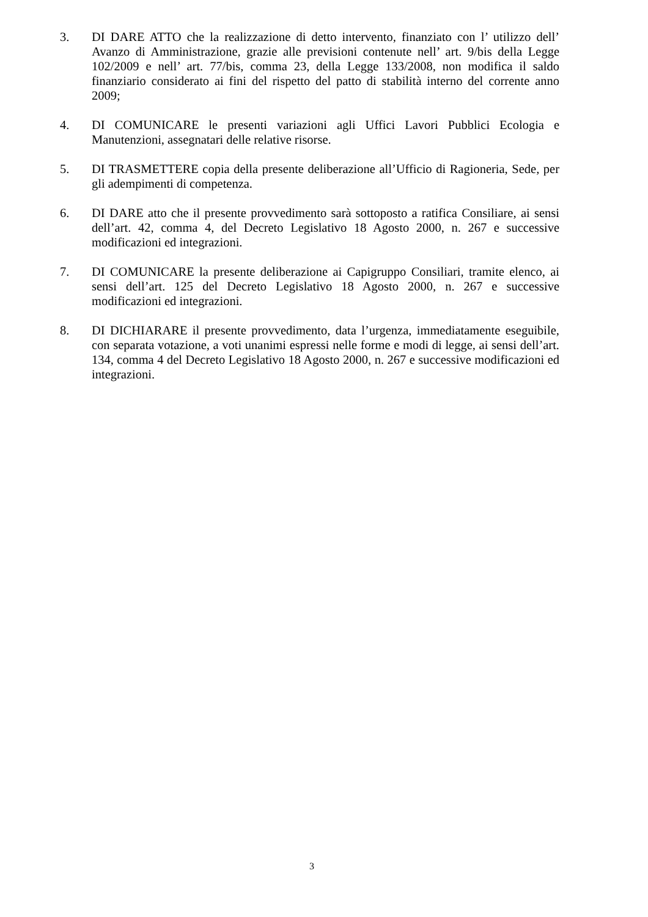3. DI DARE ATTO che la realizzazione di detto intervento, finanziato con l’ utilizzo dell’ Avanzo di Amministrazione, grazie alle previsioni contenute nell’ art. 9/bis della Legge 102/2009 e nell’ art. 77/bis, comma 23, della Legge 133/2008, non modifica il saldo finanziario considerato ai fini del rispetto del patto di stabilità interno del corrente anno 2009;
4. DI COMUNICARE le presenti variazioni agli Uffici Lavori Pubblici Ecologia e Manutenzioni, assegnatari delle relative risorse.
5. DI TRASMETTERE copia della presente deliberazione all’Ufficio di Ragioneria, Sede, per gli adempimenti di competenza.
6. DI DARE atto che il presente provvedimento sarà sottoposto a ratifica Consiliare, ai sensi dell’art. 42, comma 4, del Decreto Legislativo 18 Agosto 2000, n. 267 e successive modificazioni ed integrazioni.
7. DI COMUNICARE la presente deliberazione ai Capigruppo Consiliari, tramite elenco, ai sensi dell’art. 125 del Decreto Legislativo 18 Agosto 2000, n. 267 e successive modificazioni ed integrazioni.
8. DI DICHIARARE il presente provvedimento, data l’urgenza, immediatamente eseguibile, con separata votazione, a voti unanimi espressi nelle forme e modi di legge, ai sensi dell’art. 134, comma 4 del Decreto Legislativo 18 Agosto 2000, n. 267 e successive modificazioni ed integrazioni.
3